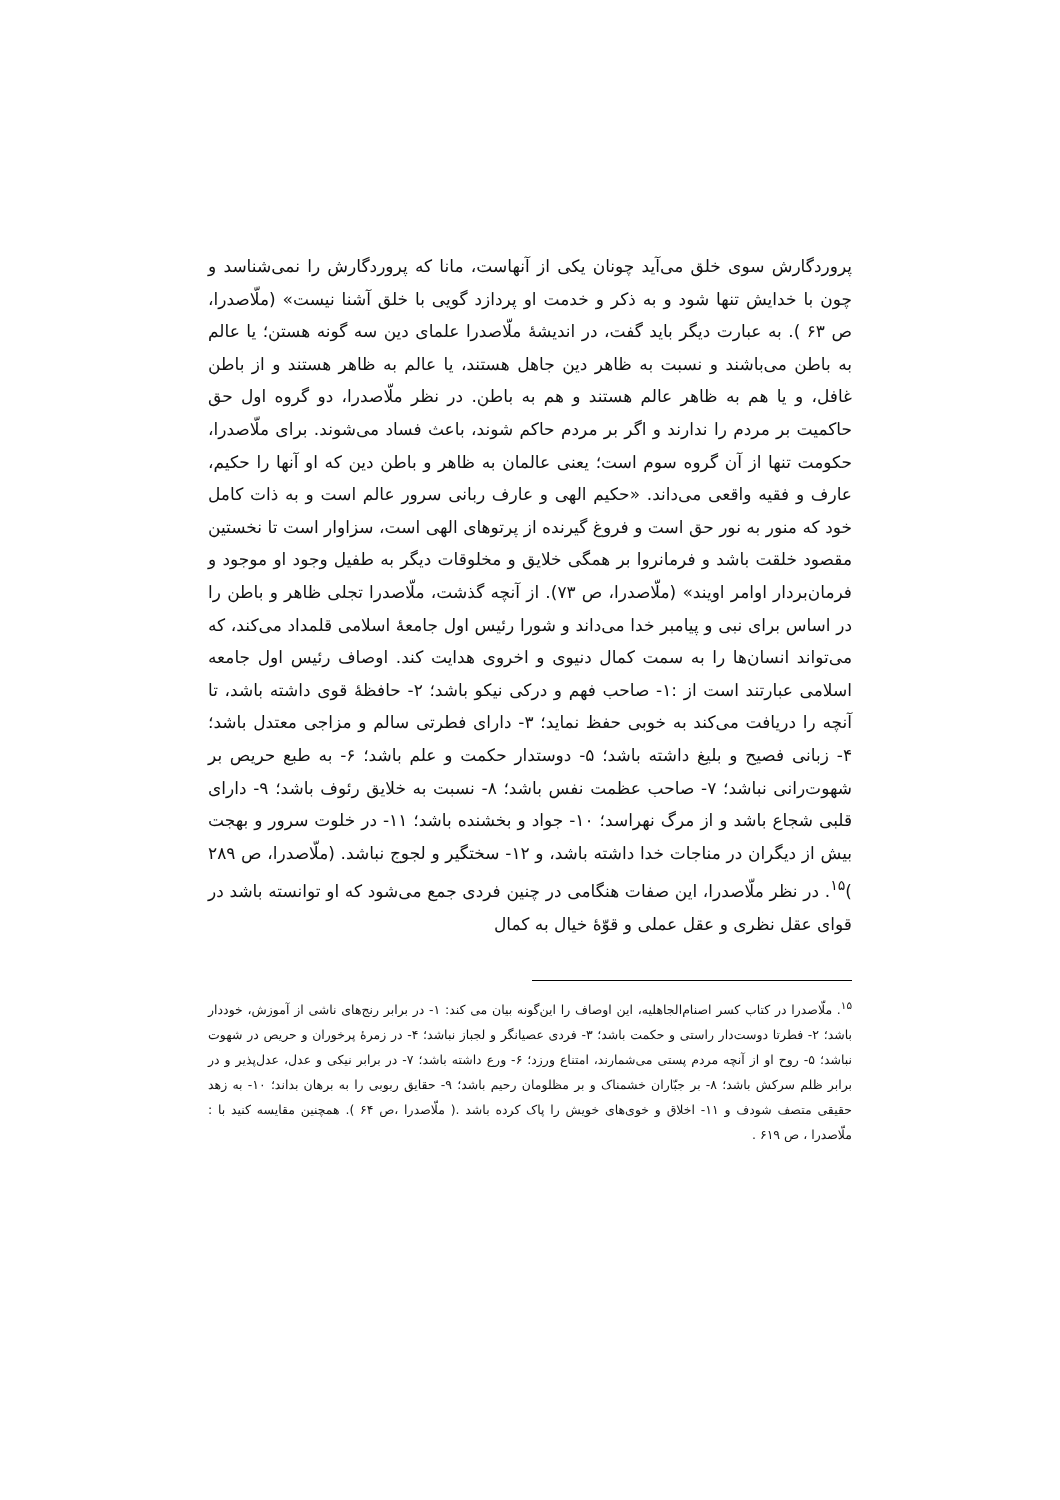پروردگارش سوی خلق می‌آید چونان یکی از آنهاست، مانا که پروردگارش را نمی‌شناسد و چون با خدایش تنها شود و به ذکر و خدمت او پردازد گویی با خلق آشنا نیست» (ملّاصدرا، ص ۶۳ ). به عبارت دیگر باید گفت، در اندیشهٔ ملّاصدرا علمای دین سه گونه هستن؛ یا عالم به باطن می‌باشند و نسبت به ظاهر دین جاهل هستند، یا عالم به ظاهر هستند و از باطن غافل، و یا هم به ظاهر عالم هستند و هم به باطن. در نظر ملّاصدرا، دو گروه اول حق حاکمیت بر مردم را ندارند و اگر بر مردم حاکم شوند، باعث فساد می‌شوند. برای ملّاصدرا، حکومت تنها از آن گروه سوم است؛ یعنی عالمان به ظاهر و باطن دین که او آنها را حکیم، عارف و فقیه واقعی می‌داند. «حکیم الهی و عارف ربانی سرور عالم است و به ذات کامل خود که منور به نور حق است و فروغ گیرنده از پرتوهای الهی است، سزاوار است تا نخستین مقصود خلقت باشد و فرمانروا بر همگی خلایق و مخلوقات دیگر به طفیل وجود او موجود و فرمان‌بردار اوامر اویند» (ملّاصدرا، ص ۷۳). از آنچه گذشت، ملّاصدرا تجلی ظاهر و باطن را در اساس برای نبی و پیامبر خدا می‌داند و شورا رئیس اول جامعهٔ اسلامی قلمداد می‌کند، که می‌تواند انسان‌ها را به سمت کمال دنیوی و اخروی هدایت کند. اوصاف رئیس اول جامعه اسلامی عبارتند است از :۱- صاحب فهم و درکی نیکو باشد؛ ۲- حافظهٔ قوی داشته باشد، تا آنچه را دریافت می‌کند به خوبی حفظ نماید؛ ۳- دارای فطرتی سالم و مزاجی معتدل باشد؛ ۴- زبانی فصیح و بلیغ داشته باشد؛ ۵- دوستدار حکمت و علم باشد؛ ۶- به طبع حریص بر شهوت‌رانی نباشد؛ ۷- صاحب عظمت نفس باشد؛ ۸- نسبت به خلایق رئوف باشد؛ ۹- دارای قلبی شجاع باشد و از مرگ نهراسد؛ ۱۰- جواد و بخشنده باشد؛ ۱۱- در خلوت سرور و بهجت بیش از دیگران در مناجات خدا داشته باشد، و ۱۲- سختگیر و لجوج نباشد. (ملّاصدرا، ص ۲۸۹ )<sup>۱۵</sup>. در نظر ملّاصدرا، این صفات هنگامی در چنین فردی جمع می‌شود که او توانسته باشد در قوای عقل نظری و عقل عملی و قوّهٔ خیال به کمال
<sup>۱۵</sup>. ملّاصدرا در کتاب کسر اصنام‌الجاهلیه، این اوصاف را این‌گونه بیان می کند: ۱- در برابر رنج‌های ناشی از آموزش، خوددار باشد؛ ۲- فطرتا دوست‌دار راستی و حکمت باشد؛ ۳- فردی عصیانگر و لجباز نباشد؛ ۴- در زمرهٔ پرخوران و حریص در شهوت نباشد؛ ۵- روح او از آنچه مردم پستی می‌شمارند، امتناع ورزد؛ ۶- ورع داشته باشد؛ ۷- در برابر نیکی و عدل، عدل‌پذیر و در برابر ظلم سرکش باشد؛ ۸- بر جبّاران خشمناک و بر مظلومان رحیم باشد؛ ۹- حقایق ربوبی را به برهان بداند؛ ۱۰- به زهد حقیقی متصف شودف و ۱۱- اخلاق و خوی‌های خویش را پاک کرده باشد .( ملّاصدرا ،ص ۶۴ ). همچنین مقایسه کنید با : ملّاصدرا ، ص ۶۱۹ .